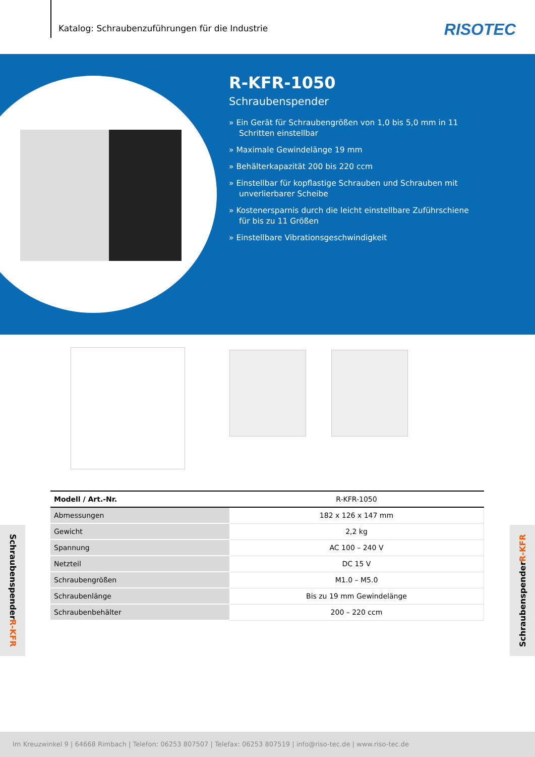Katalog: Schraubenzuführungen für die Industrie
RISOTEC
R-KFR-1050
Schraubenspender
» Ein Gerät für Schraubengrößen von 1,0 bis 5,0 mm in 11 Schritten einstellbar
» Maximale Gewindelänge 19 mm
» Behälterkapazität 200 bis 220 ccm
» Einstellbar für kopflastige Schrauben und Schrauben mit unverlierbarer Scheibe
» Kostenersparnis durch die leicht einstellbare Zuführschiene für bis zu 11 Größen
» Einstellbare Vibrationsgeschwindigkeit
| Modell / Art.-Nr. | R-KFR-1050 |
| --- | --- |
| Abmessungen | 182 x 126 x 147 mm |
| Gewicht | 2,2 kg |
| Spannung | AC 100 – 240 V |
| Netzteil | DC 15 V |
| Schraubengrößen | M1.0 – M5.0 |
| Schraubenlänge | Bis zu 19 mm Gewindelänge |
| Schraubenbehälter | 200 – 220 ccm |
Schraubenspender R-KFR
Schraubenspender R-KFR
Im Kreuzwinkel 9 | 64668 Rimbach | Telefon: 06253 807507 | Telefax: 06253 807519 | info@riso-tec.de | www.riso-tec.de